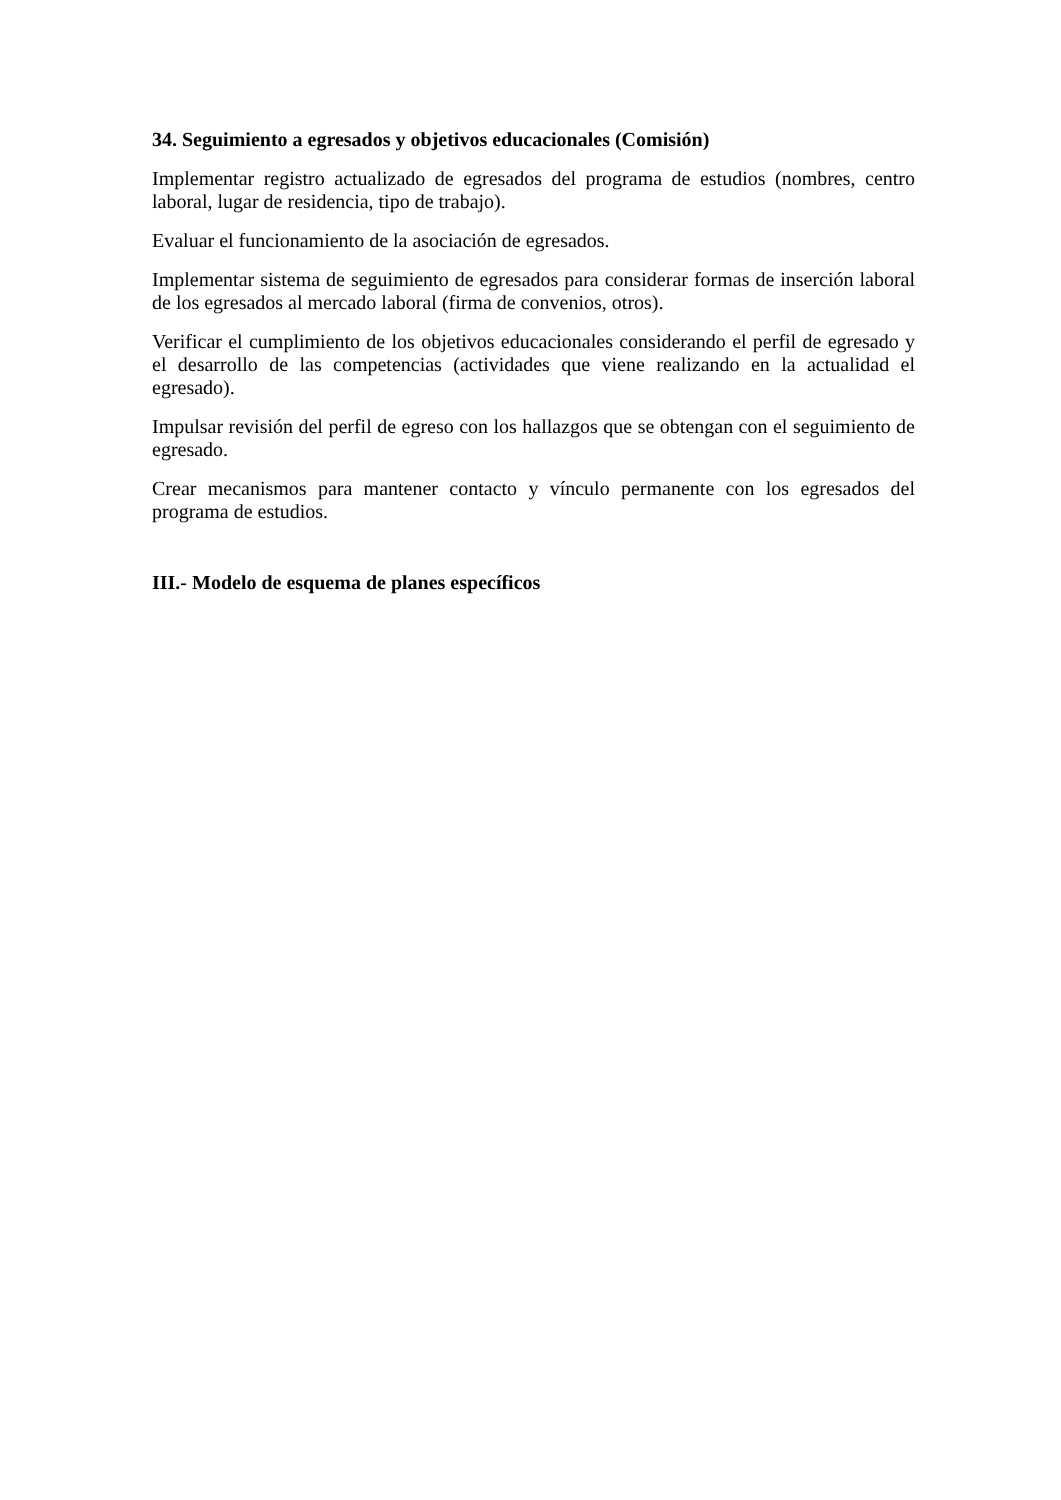34. Seguimiento a egresados y objetivos educacionales (Comisión)
Implementar registro actualizado de egresados del programa de estudios (nombres, centro laboral, lugar de residencia, tipo de trabajo).
Evaluar el funcionamiento de la asociación de egresados.
Implementar sistema de seguimiento de egresados para considerar formas de inserción laboral de los egresados al mercado laboral (firma de convenios, otros).
Verificar el cumplimiento de los objetivos educacionales considerando el perfil de egresado y el desarrollo de las competencias (actividades que viene realizando en la actualidad el egresado).
Impulsar revisión del perfil de egreso con los hallazgos que se obtengan con el seguimiento de egresado.
Crear mecanismos para mantener contacto y vínculo permanente con los egresados del programa de estudios.
III.- Modelo de esquema de planes específicos